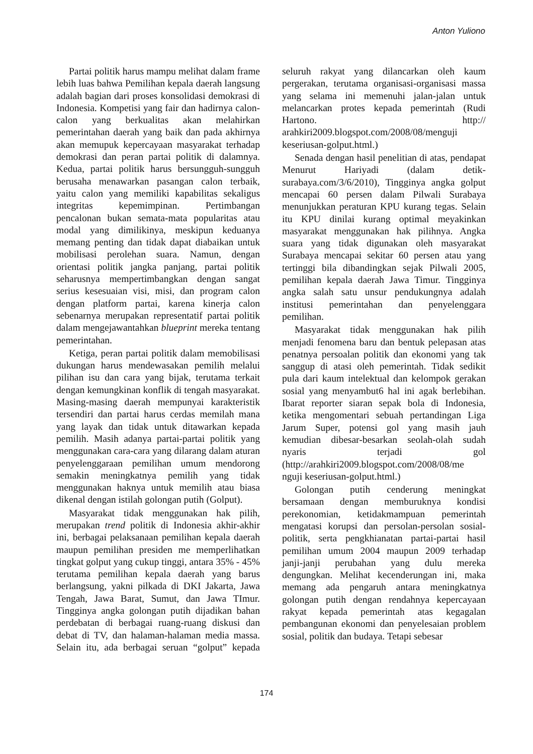Anton Yuliono
Partai politik harus mampu melihat dalam frame lebih luas bahwa Pemilihan kepala daerah langsung adalah bagian dari proses konsolidasi demokrasi di Indonesia. Kompetisi yang fair dan hadirnya calon-calon yang berkualitas akan melahirkan pemerintahan daerah yang baik dan pada akhirnya akan memupuk kepercayaan masyarakat terhadap demokrasi dan peran partai politik di dalamnya. Kedua, partai politik harus bersungguh-sungguh berusaha menawarkan pasangan calon terbaik, yaitu calon yang memiliki kapabilitas sekaligus integritas kepemimpinan. Pertimbangan pencalonan bukan semata-mata popularitas atau modal yang dimilikinya, meskipun keduanya memang penting dan tidak dapat diabaikan untuk mobilisasi perolehan suara. Namun, dengan orientasi politik jangka panjang, partai politik seharusnya mempertimbangkan dengan sangat serius kesesuaian visi, misi, dan program calon dengan platform partai, karena kinerja calon sebenarnya merupakan representatif partai politik dalam mengejawantahkan blueprint mereka tentang pemerintahan.
Ketiga, peran partai politik dalam memobilisasi dukungan harus mendewasakan pemilih melalui pilihan isu dan cara yang bijak, terutama terkait dengan kemungkinan konflik di tengah masyarakat. Masing-masing daerah mempunyai karakteristik tersendiri dan partai harus cerdas memilah mana yang layak dan tidak untuk ditawarkan kepada pemilih. Masih adanya partai-partai politik yang menggunakan cara-cara yang dilarang dalam aturan penyelenggaraan pemilihan umum mendorong semakin meningkatnya pemilih yang tidak menggunakan haknya untuk memilih atau biasa dikenal dengan istilah golongan putih (Golput).
Masyarakat tidak menggunakan hak pilih, merupakan trend politik di Indonesia akhir-akhir ini, berbagai pelaksanaan pemilihan kepala daerah maupun pemilihan presiden me memperlihatkan tingkat golput yang cukup tinggi, antara 35% - 45% terutama pemilihan kepala daerah yang barus berlangsung, yakni pilkada di DKI Jakarta, Jawa Tengah, Jawa Barat, Sumut, dan Jawa TImur. Tingginya angka golongan putih dijadikan bahan perdebatan di berbagai ruang-ruang diskusi dan debat di TV, dan halaman-halaman media massa. Selain itu, ada berbagai seruan “golput” kepada seluruh rakyat yang dilancarkan oleh kaum pergerakan, terutama organisasi-organisasi massa yang selama ini memenuhi jalan-jalan untuk melancarkan protes kepada pemerintah (Rudi Hartono. http:// arahkiri2009.blogspot.com/2008/08/menguji keseriusan-golput.html.)
Senada dengan hasil penelitian di atas, pendapat Menurut Hariyadi (dalam detik-surabaya.com/3/6/2010), Tingginya angka golput mencapai 60 persen dalam Pilwali Surabaya menunjukkan peraturan KPU kurang tegas. Selain itu KPU dinilai kurang optimal meyakinkan masyarakat menggunakan hak pilihnya. Angka suara yang tidak digunakan oleh masyarakat Surabaya mencapai sekitar 60 persen atau yang tertinggi bila dibandingkan sejak Pilwali 2005, pemilihan kepala daerah Jawa Timur. Tingginya angka salah satu unsur pendukungnya adalah institusi pemerintahan dan penyelenggara pemilihan.
Masyarakat tidak menggunakan hak pilih menjadi fenomena baru dan bentuk pelepasan atas penatnya persoalan politik dan ekonomi yang tak sanggup di atasi oleh pemerintah. Tidak sedikit pula dari kaum intelektual dan kelompok gerakan sosial yang menyambut6 hal ini agak berlebihan. Ibarat reporter siaran sepak bola di Indonesia, ketika mengomentari sebuah pertandingan Liga Jarum Super, potensi gol yang masih jauh kemudian dibesar-besarkan seolah-olah sudah nyaris terjadi gol (http://arahkiri2009.blogspot.com/2008/08/me nguji keseriusan-golput.html.)
Golongan putih cenderung meningkat bersamaan dengan memburuknya kondisi perekonomian, ketidakmampuan pemerintah mengatasi korupsi dan persolan-persolan sosial-politik, serta pengkhianatan partai-partai hasil pemilihan umum 2004 maupun 2009 terhadap janji-janji perubahan yang dulu mereka dengungkan. Melihat kecenderungan ini, maka memang ada pengaruh antara meningkatnya golongan putih dengan rendahnya kepercayaan rakyat kepada pemerintah atas kegagalan pembangunan ekonomi dan penyelesaian problem sosial, politik dan budaya. Tetapi sebesar
174